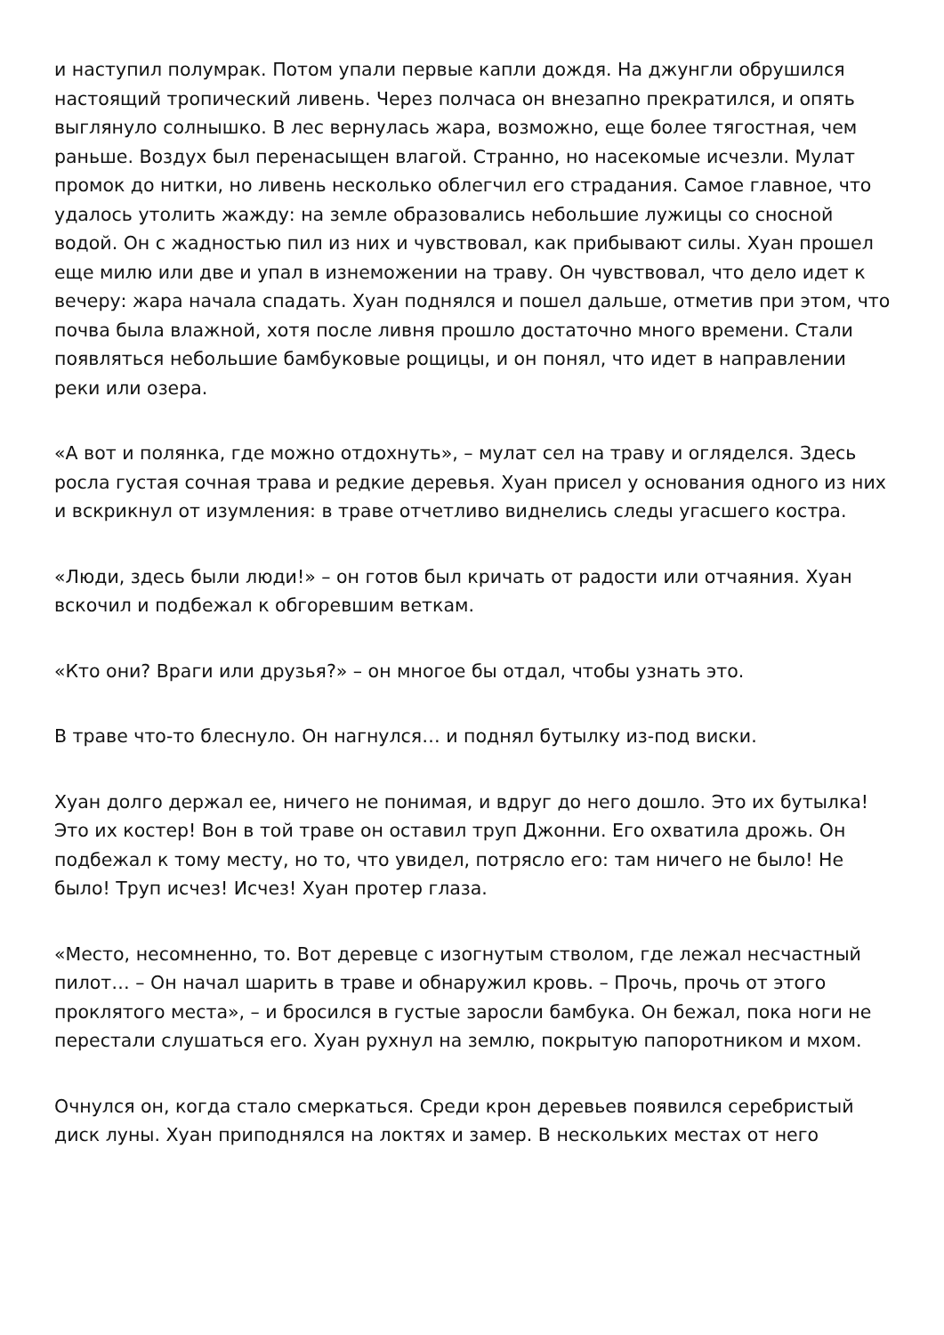и наступил полумрак. Потом упали первые капли дождя. На джунгли обрушился настоящий тропический ливень. Через полчаса он внезапно прекратился, и опять выглянуло солнышко. В лес вернулась жара, возможно, еще более тягостная, чем раньше. Воздух был перенасыщен влагой. Странно, но насекомые исчезли. Мулат промок до нитки, но ливень несколько облегчил его страдания. Самое главное, что удалось утолить жажду: на земле образовались небольшие лужицы со сносной водой. Он с жадностью пил из них и чувствовал, как прибывают силы. Хуан прошел еще милю или две и упал в изнеможении на траву. Он чувствовал, что дело идет к вечеру: жара начала спадать. Хуан поднялся и пошел дальше, отметив при этом, что почва была влажной, хотя после ливня прошло достаточно много времени. Стали появляться небольшие бамбуковые рощицы, и он понял, что идет в направлении реки или озера.
«А вот и полянка, где можно отдохнуть», – мулат сел на траву и огляделся. Здесь росла густая сочная трава и редкие деревья. Хуан присел у основания одного из них и вскрикнул от изумления: в траве отчетливо виднелись следы угасшего костра.
«Люди, здесь были люди!» – он готов был кричать от радости или отчаяния. Хуан вскочил и подбежал к обгоревшим веткам.
«Кто они? Враги или друзья?» – он многое бы отдал, чтобы узнать это.
В траве что-то блеснуло. Он нагнулся… и поднял бутылку из-под виски.
Хуан долго держал ее, ничего не понимая, и вдруг до него дошло. Это их бутылка! Это их костер! Вон в той траве он оставил труп Джонни. Его охватила дрожь. Он подбежал к тому месту, но то, что увидел, потрясло его: там ничего не было! Не было! Труп исчез! Исчез! Хуан протер глаза.
«Место, несомненно, то. Вот деревце с изогнутым стволом, где лежал несчастный пилот… – Он начал шарить в траве и обнаружил кровь. – Прочь, прочь от этого проклятого места», – и бросился в густые заросли бамбука. Он бежал, пока ноги не перестали слушаться его. Хуан рухнул на землю, покрытую папоротником и мхом.
Очнулся он, когда стало смеркаться. Среди крон деревьев появился серебристый диск луны. Хуан приподнялся на локтях и замер. В нескольких местах от него